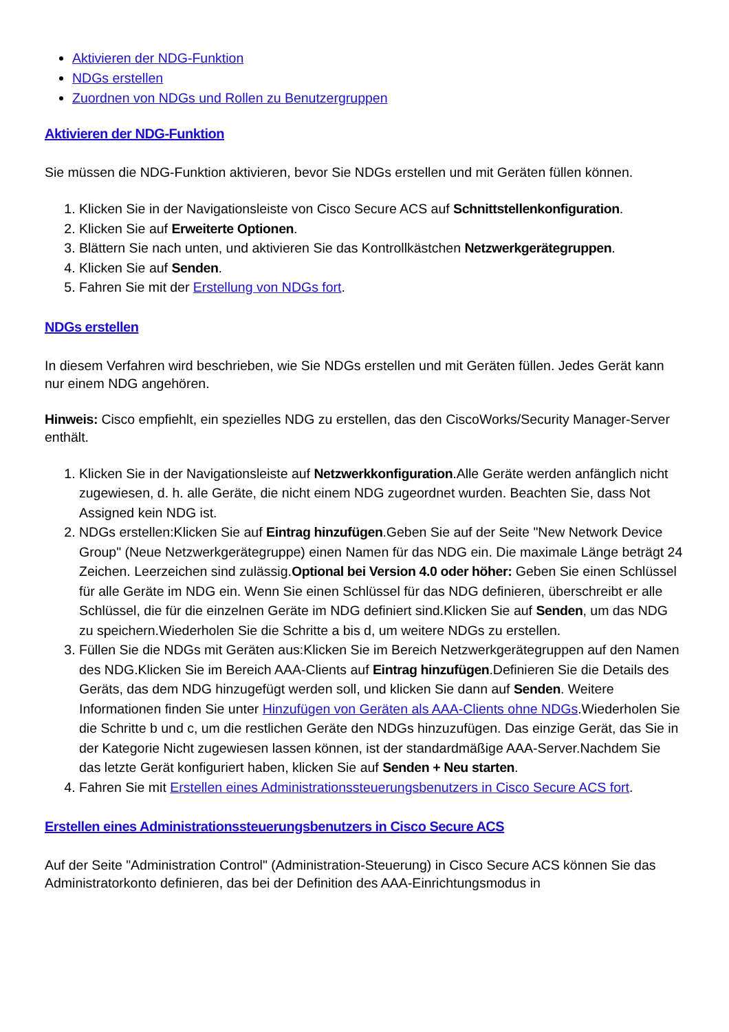Aktivieren der NDG-Funktion
NDGs erstellen
Zuordnen von NDGs und Rollen zu Benutzergruppen
Aktivieren der NDG-Funktion
Sie müssen die NDG-Funktion aktivieren, bevor Sie NDGs erstellen und mit Geräten füllen können.
1. Klicken Sie in der Navigationsleiste von Cisco Secure ACS auf Schnittstellenkonfiguration.
2. Klicken Sie auf Erweiterte Optionen.
3. Blättern Sie nach unten, und aktivieren Sie das Kontrollkästchen Netzwerkgerätegruppen.
4. Klicken Sie auf Senden.
5. Fahren Sie mit der Erstellung von NDGs fort.
NDGs erstellen
In diesem Verfahren wird beschrieben, wie Sie NDGs erstellen und mit Geräten füllen. Jedes Gerät kann nur einem NDG angehören.
Hinweis: Cisco empfiehlt, ein spezielles NDG zu erstellen, das den CiscoWorks/Security Manager-Server enthält.
1. Klicken Sie in der Navigationsleiste auf Netzwerkkonfiguration.Alle Geräte werden anfänglich nicht zugewiesen, d. h. alle Geräte, die nicht einem NDG zugeordnet wurden. Beachten Sie, dass Not Assigned kein NDG ist.
2. NDGs erstellen:Klicken Sie auf Eintrag hinzufügen.Geben Sie auf der Seite "New Network Device Group" (Neue Netzwerkgerätegruppe) einen Namen für das NDG ein. Die maximale Länge beträgt 24 Zeichen. Leerzeichen sind zulässig.Optional bei Version 4.0 oder höher: Geben Sie einen Schlüssel für alle Geräte im NDG ein. Wenn Sie einen Schlüssel für das NDG definieren, überschreibt er alle Schlüssel, die für die einzelnen Geräte im NDG definiert sind.Klicken Sie auf Senden, um das NDG zu speichern.Wiederholen Sie die Schritte a bis d, um weitere NDGs zu erstellen.
3. Füllen Sie die NDGs mit Geräten aus:Klicken Sie im Bereich Netzwerkgerätegruppen auf den Namen des NDG.Klicken Sie im Bereich AAA-Clients auf Eintrag hinzufügen.Definieren Sie die Details des Geräts, das dem NDG hinzugefügt werden soll, und klicken Sie dann auf Senden. Weitere Informationen finden Sie unter Hinzufügen von Geräten als AAA-Clients ohne NDGs.Wiederholen Sie die Schritte b und c, um die restlichen Geräte den NDGs hinzuzufügen. Das einzige Gerät, das Sie in der Kategorie Nicht zugewiesen lassen können, ist der standardmäßige AAA-Server.Nachdem Sie das letzte Gerät konfiguriert haben, klicken Sie auf Senden + Neu starten.
4. Fahren Sie mit Erstellen eines Administrationssteuerungsbenutzers in Cisco Secure ACS fort.
Erstellen eines Administrationssteuerungsbenutzers in Cisco Secure ACS
Auf der Seite "Administration Control" (Administration-Steuerung) in Cisco Secure ACS können Sie das Administratorkonto definieren, das bei der Definition des AAA-Einrichtungsmodus in